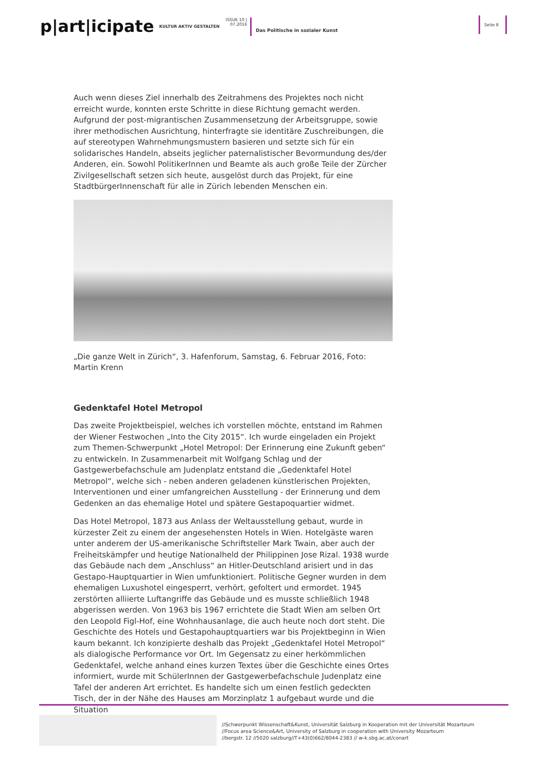p|art|icipate
KULTUR AKTIV GESTALTEN
ISSUE 10 |
07.2016
Das Politische in sozialer Kunst
Seite 8
Auch wenn dieses Ziel innerhalb des Zeitrahmens des Projektes noch nicht erreicht wurde, konnten erste Schritte in diese Richtung gemacht werden. Aufgrund der post-migrantischen Zusammensetzung der Arbeitsgruppe, sowie ihrer methodischen Ausrichtung, hinterfragte sie identitäre Zuschreibungen, die auf stereotypen Wahrnehmungsmustern basieren und setzte sich für ein solidarisches Handeln, abseits jeglicher paternalistischer Bevormundung des/der Anderen, ein. Sowohl PolitikerInnen und Beamte als auch große Teile der Zürcher Zivilgesellschaft setzen sich heute, ausgelöst durch das Projekt, für eine StadtbürgerInnenschaft für alle in Zürich lebenden Menschen ein.
„Die ganze Welt in Zürich“, 3. Hafenforum, Samstag, 6. Februar 2016, Foto: Martin Krenn
Gedenktafel Hotel Metropol
Das zweite Projektbeispiel, welches ich vorstellen möchte, entstand im Rahmen der Wiener Festwochen „Into the City 2015“. Ich wurde eingeladen ein Projekt zum Themen-Schwerpunkt „Hotel Metropol: Der Erinnerung eine Zukunft geben“ zu entwickeln. In Zusammenarbeit mit Wolfgang Schlag und der Gastgewerbefachschule am Judenplatz entstand die „Gedenktafel Hotel Metropol“, welche sich - neben anderen geladenen künstlerischen Projekten, Interventionen und einer umfangreichen Ausstellung - der Erinnerung und dem Gedenken an das ehemalige Hotel und spätere Gestapoquartier widmet.
Das Hotel Metropol, 1873 aus Anlass der Weltausstellung gebaut, wurde in kürzester Zeit zu einem der angesehensten Hotels in Wien. Hotelgäste waren unter anderem der US-amerikanische Schriftsteller Mark Twain, aber auch der Freiheitskämpfer und heutige Nationalheld der Philippinen Jose Rizal. 1938 wurde das Gebäude nach dem „Anschluss“ an Hitler-Deutschland arisiert und in das Gestapo-Hauptquartier in Wien umfunktioniert. Politische Gegner wurden in dem ehemaligen Luxushotel eingesperrt, verhört, gefoltert und ermordet. 1945 zerstörten alliierte Luftangriffe das Gebäude und es musste schließlich 1948 abgerissen werden. Von 1963 bis 1967 errichtete die Stadt Wien am selben Ort den Leopold Figl-Hof, eine Wohnhausanlage, die auch heute noch dort steht. Die Geschichte des Hotels und Gestapohauptquartiers war bis Projektbeginn in Wien kaum bekannt. Ich konzipierte deshalb das Projekt „Gedenktafel Hotel Metropol“ als dialogische Performance vor Ort. Im Gegensatz zu einer herkömmlichen Gedenktafel, welche anhand eines kurzen Textes über die Geschichte eines Ortes informiert, wurde mit SchülerInnen der Gastgewerbefachschule Judenplatz eine Tafel der anderen Art errichtet. Es handelte sich um einen festlich gedeckten Tisch, der in der Nähe des Hauses am Morzinplatz 1 aufgebaut wurde und die Situation
//Schwerpunkt Wissenschaft&Kunst, Universität Salzburg in Kooperation mit der Universität Mozarteum
//Focus area Science&Art, University of Salzburg in cooperation with University Mozarteum
//bergstr. 12 //5020 salzburg//T+43(0)662/8044-2383 // w-k.sbg.ac.at/conart